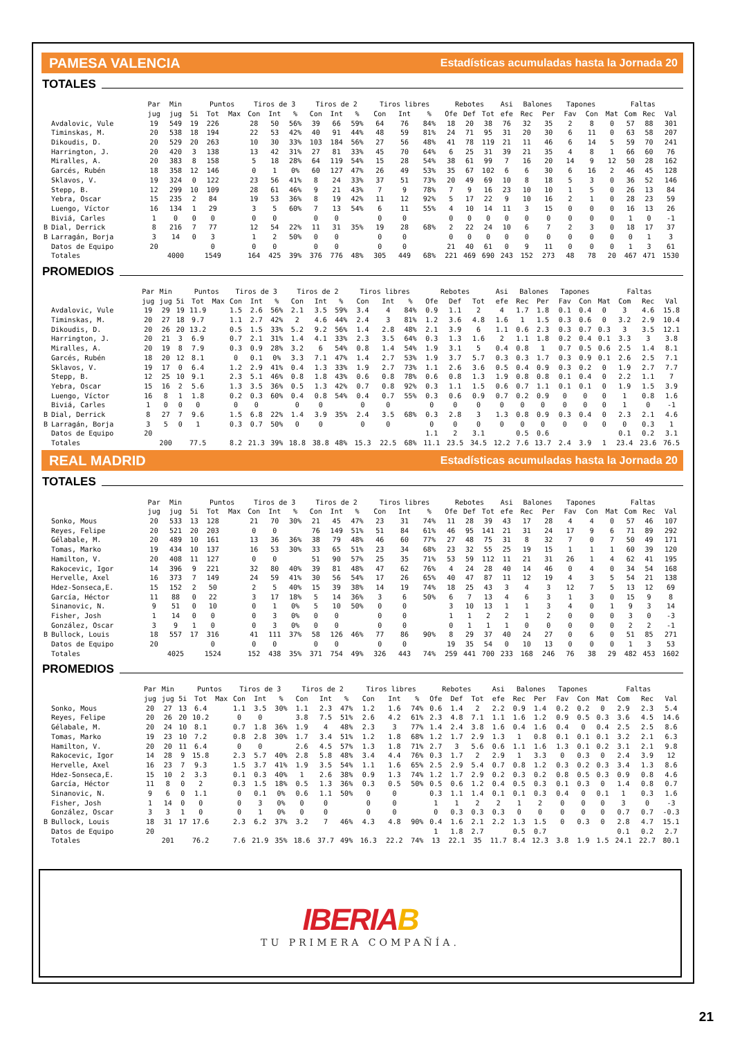PAMESA VALENCIA
Estadísticas acumuladas hasta la Jornada 20
TOTALES
| | | Par | Min | | Puntos | | Tiros de 3 | | | Tiros de 2 | | | Tiros libres | | | Rebotes | | | Asi | Balones | | Tapones | | Faltas | | | |
| --- | --- | --- | --- | --- | --- | --- | --- | --- | --- | --- | --- | --- | --- | --- | --- | --- | --- | --- | --- | --- | --- | --- | --- | --- | --- | --- | --- |
| | | jug | jug | 5i | Tot | Max | Con | Int | % | Con | Int | % | Con | Int | % | Ofe | Def | Tot | efe | Rec | Per | Fav | Con | Mat | Com | Rec | Val |
| | Avdalovic, Vule | 19 | 549 | 19 | 226 | | 28 | 50 | 56% | 39 | 66 | 59% | 64 | 76 | 84% | 18 | 20 | 38 | 76 | 32 | 35 | 2 | 8 | 0 | 57 | 88 | 301 |
| | Timinskas, M. | 20 | 538 | 18 | 194 | | 22 | 53 | 42% | 40 | 91 | 44% | 48 | 59 | 81% | 24 | 71 | 95 | 31 | 20 | 30 | 6 | 11 | 0 | 63 | 58 | 207 |
| | Dikoudis, D. | 20 | 529 | 20 | 263 | | 10 | 30 | 33% | 103 | 184 | 56% | 27 | 56 | 48% | 41 | 78 | 119 | 21 | 11 | 46 | 6 | 14 | 5 | 59 | 70 | 241 |
| | Harrington, J. | 20 | 420 | 3 | 138 | | 13 | 42 | 31% | 27 | 81 | 33% | 45 | 70 | 64% | 6 | 25 | 31 | 39 | 21 | 35 | 4 | 8 | 1 | 66 | 60 | 76 |
| | Miralles, A. | 20 | 383 | 8 | 158 | | 5 | 18 | 28% | 64 | 119 | 54% | 15 | 28 | 54% | 38 | 61 | 99 | 7 | 16 | 20 | 14 | 9 | 12 | 50 | 28 | 162 |
| | Garcés, Rubén | 18 | 358 | 12 | 146 | | 0 | 1 | 0% | 60 | 127 | 47% | 26 | 49 | 53% | 35 | 67 | 102 | 6 | 6 | 30 | 6 | 16 | 2 | 46 | 45 | 128 |
| | Sklavos, V. | 19 | 324 | 0 | 122 | | 23 | 56 | 41% | 8 | 24 | 33% | 37 | 51 | 73% | 20 | 49 | 69 | 10 | 8 | 18 | 5 | 3 | 0 | 36 | 52 | 146 |
| | Stepp, B. | 12 | 299 | 10 | 109 | | 28 | 61 | 46% | 9 | 21 | 43% | 7 | 9 | 78% | 7 | 9 | 16 | 23 | 10 | 10 | 1 | 5 | 0 | 26 | 13 | 84 |
| | Yebra, Oscar | 15 | 235 | 2 | 84 | | 19 | 53 | 36% | 8 | 19 | 42% | 11 | 12 | 92% | 5 | 17 | 22 | 9 | 10 | 16 | 2 | 1 | 0 | 28 | 23 | 59 |
| | Luengo, Víctor | 16 | 134 | 1 | 29 | | 3 | 5 | 60% | 7 | 13 | 54% | 6 | 11 | 55% | 4 | 10 | 14 | 11 | 3 | 15 | 0 | 0 | 0 | 16 | 13 | 26 |
| | Biviá, Carles | 1 | 0 | 0 | 0 | | 0 | 0 | | 0 | 0 | | 0 | 0 | | 0 | 0 | 0 | 0 | 0 | 0 | 0 | 0 | 0 | 1 | 0 | -1 |
| B | Dial, Derrick | 8 | 216 | 7 | 77 | | 12 | 54 | 22% | 11 | 31 | 35% | 19 | 28 | 68% | 2 | 22 | 24 | 10 | 6 | 7 | 2 | 3 | 0 | 18 | 17 | 37 |
| B | Larragán, Borja | 3 | 14 | 0 | 3 | | 1 | 2 | 50% | 0 | 0 | | 0 | 0 | | 0 | 0 | 0 | 0 | 0 | 0 | 0 | 0 | 0 | 0 | 1 | 3 |
| | Datos de Equipo | 20 | | | 0 | | 0 | 0 | | 0 | 0 | | 0 | 0 | | 21 | 40 | 61 | 0 | 9 | 11 | 0 | 0 | 0 | 1 | 3 | 61 |
| | Totales | | 4000 | | 1549 | | 164 | 425 | 39% | 376 | 776 | 48% | 305 | 449 | 68% | 221 | 469 | 690 | 243 | 152 | 273 | 48 | 78 | 20 | 467 | 471 | 1530 |
PROMEDIOS
| | | Par | Min | | Puntos | | Tiros de 3 | | | Tiros de 2 | | | Tiros libres | | | Rebotes | | | Asi | Balones | | Tapones | | Faltas | | | |
| --- | --- | --- | --- | --- | --- | --- | --- | --- | --- | --- | --- | --- | --- | --- | --- | --- | --- | --- | --- | --- | --- | --- | --- | --- | --- | --- | --- |
| | | jug | jug | 5i | Tot | Max | Con | Int | % | Con | Int | % | Con | Int | % | Ofe | Def | Tot | efe | Rec | Per | Fav | Con | Mat | Com | Rec | Val |
| | Avdalovic, Vule | 19 | 29 | 19 | 11.9 | | 1.5 | 2.6 | 56% | 2.1 | 3.5 | 59% | 3.4 | 4 | 84% | 0.9 | 1.1 | 2 | 4 | 1.7 | 1.8 | 0.1 | 0.4 | 0 | 3 | 4.6 | 15.8 |
| | Timinskas, M. | 20 | 27 | 18 | 9.7 | | 1.1 | 2.7 | 42% | 2 | 4.6 | 44% | 2.4 | 3 | 81% | 1.2 | 3.6 | 4.8 | 1.6 | 1 | 1.5 | 0.3 | 0.6 | 0 | 3.2 | 2.9 | 10.4 |
| | Dikoudis, D. | 20 | 26 | 20 | 13.2 | | 0.5 | 1.5 | 33% | 5.2 | 9.2 | 56% | 1.4 | 2.8 | 48% | 2.1 | 3.9 | 6 | 1.1 | 0.6 | 2.3 | 0.3 | 0.7 | 0.3 | 3 | 3.5 | 12.1 |
| | Harrington, J. | 20 | 21 | 3 | 6.9 | | 0.7 | 2.1 | 31% | 1.4 | 4.1 | 33% | 2.3 | 3.5 | 64% | 0.3 | 1.3 | 1.6 | 2 | 1.1 | 1.8 | 0.2 | 0.4 | 0.1 | 3.3 | 3 | 3.8 |
| | Miralles, A. | 20 | 19 | 8 | 7.9 | | 0.3 | 0.9 | 28% | 3.2 | 6 | 54% | 0.8 | 1.4 | 54% | 1.9 | 3.1 | 5 | 0.4 | 0.8 | 1 | 0.7 | 0.5 | 0.6 | 2.5 | 1.4 | 8.1 |
| | Garcés, Rubén | 18 | 20 | 12 | 8.1 | | 0 | 0.1 | 0% | 3.3 | 7.1 | 47% | 1.4 | 2.7 | 53% | 1.9 | 3.7 | 5.7 | 0.3 | 0.3 | 1.7 | 0.3 | 0.9 | 0.1 | 2.6 | 2.5 | 7.1 |
| | Sklavos, V. | 19 | 17 | 0 | 6.4 | | 1.2 | 2.9 | 41% | 0.4 | 1.3 | 33% | 1.9 | 2.7 | 73% | 1.1 | 2.6 | 3.6 | 0.5 | 0.4 | 0.9 | 0.3 | 0.2 | 0 | 1.9 | 2.7 | 7.7 |
| | Stepp, B. | 12 | 25 | 10 | 9.1 | | 2.3 | 5.1 | 46% | 0.8 | 1.8 | 43% | 0.6 | 0.8 | 78% | 0.6 | 0.8 | 1.3 | 1.9 | 0.8 | 0.8 | 0.1 | 0.4 | 0 | 2.2 | 1.1 | 7 |
| | Yebra, Oscar | 15 | 16 | 2 | 5.6 | | 1.3 | 3.5 | 36% | 0.5 | 1.3 | 42% | 0.7 | 0.8 | 92% | 0.3 | 1.1 | 1.5 | 0.6 | 0.7 | 1.1 | 0.1 | 0.1 | 0 | 1.9 | 1.5 | 3.9 |
| | Luengo, Víctor | 16 | 8 | 1 | 1.8 | | 0.2 | 0.3 | 60% | 0.4 | 0.8 | 54% | 0.4 | 0.7 | 55% | 0.3 | 0.6 | 0.9 | 0.7 | 0.2 | 0.9 | 0 | 0 | 0 | 1 | 0.8 | 1.6 |
| | Biviá, Carles | 1 | 0 | 0 | 0 | | 0 | 0 | | 0 | 0 | | 0 | 0 | | 0 | 0 | 0 | 0 | 0 | 0 | 0 | 0 | 0 | 1 | 0 | -1 |
| B | Dial, Derrick | 8 | 27 | 7 | 9.6 | | 1.5 | 6.8 | 22% | 1.4 | 3.9 | 35% | 2.4 | 3.5 | 68% | 0.3 | 2.8 | 3 | 1.3 | 0.8 | 0.9 | 0.3 | 0.4 | 0 | 2.3 | 2.1 | 4.6 |
| B | Larragán, Borja | 3 | 5 | 0 | 1 | | 0.3 | 0.7 | 50% | 0 | 0 | | 0 | 0 | | 0 | 0 | 0 | 0 | 0 | 0 | 0 | 0 | 0 | 0 | 0.3 | 1 |
| | Datos de Equipo | 20 | | | | | | | | | | | | | | 1.1 | 2 | 3.1 | | 0.5 | 0.6 | | | | 0.1 | 0.2 | 3.1 |
| | Totales | | 200 | | 77.5 | | 8.2 | 21.3 | 39% | 18.8 | 38.8 | 48% | 15.3 | 22.5 | 68% | 11.1 | 23.5 | 34.5 | 12.2 | 7.6 | 13.7 | 2.4 | 3.9 | 1 | 23.4 | 23.6 | 76.5 |
REAL MADRID
Estadísticas acumuladas hasta la Jornada 20
TOTALES
| | | Par | Min | | Puntos | | Tiros de 3 | | | Tiros de 2 | | | Tiros libres | | | Rebotes | | | Asi | Balones | | Tapones | | Faltas | | | |
| --- | --- | --- | --- | --- | --- | --- | --- | --- | --- | --- | --- | --- | --- | --- | --- | --- | --- | --- | --- | --- | --- | --- | --- | --- | --- | --- | --- |
| | | jug | jug | 5i | Tot | Max | Con | Int | % | Con | Int | % | Con | Int | % | Ofe | Def | Tot | efe | Rec | Per | Fav | Con | Mat | Com | Rec | Val |
| | Sonko, Mous | 20 | 533 | 13 | 128 | | 21 | 70 | 30% | 21 | 45 | 47% | 23 | 31 | 74% | 11 | 28 | 39 | 43 | 17 | 28 | 4 | 4 | 0 | 57 | 46 | 107 |
| | Reyes, Felipe | 20 | 521 | 20 | 203 | | 0 | 0 | | 76 | 149 | 51% | 51 | 84 | 61% | 46 | 95 | 141 | 21 | 31 | 24 | 17 | 9 | 6 | 71 | 89 | 292 |
| | Gélabale, M. | 20 | 489 | 10 | 161 | | 13 | 36 | 36% | 38 | 79 | 48% | 46 | 60 | 77% | 27 | 48 | 75 | 31 | 8 | 32 | 7 | 0 | 7 | 50 | 49 | 171 |
| | Tomas, Marko | 19 | 434 | 10 | 137 | | 16 | 53 | 30% | 33 | 65 | 51% | 23 | 34 | 68% | 23 | 32 | 55 | 25 | 19 | 15 | 1 | 1 | 1 | 60 | 39 | 120 |
| | Hamilton, V. | 20 | 408 | 11 | 127 | | 0 | 0 | | 51 | 90 | 57% | 25 | 35 | 71% | 53 | 59 | 112 | 11 | 21 | 31 | 26 | 1 | 4 | 62 | 41 | 195 |
| | Rakocevic, Igor | 14 | 396 | 9 | 221 | | 32 | 80 | 40% | 39 | 81 | 48% | 47 | 62 | 76% | 4 | 24 | 28 | 40 | 14 | 46 | 0 | 4 | 0 | 34 | 54 | 168 |
| | Hervelle, Axel | 16 | 373 | 7 | 149 | | 24 | 59 | 41% | 30 | 56 | 54% | 17 | 26 | 65% | 40 | 47 | 87 | 11 | 12 | 19 | 4 | 3 | 5 | 54 | 21 | 138 |
| | Hdez-Sonseca,E. | 15 | 152 | 2 | 50 | | 2 | 5 | 40% | 15 | 39 | 38% | 14 | 19 | 74% | 18 | 25 | 43 | 3 | 4 | 3 | 12 | 7 | 5 | 13 | 12 | 69 |
| | García, Héctor | 11 | 88 | 0 | 22 | | 3 | 17 | 18% | 5 | 14 | 36% | 3 | 6 | 50% | 6 | 7 | 13 | 4 | 6 | 3 | 1 | 3 | 0 | 15 | 9 | 8 |
| | Sinanovic, N. | 9 | 51 | 0 | 10 | | 0 | 1 | 0% | 5 | 10 | 50% | 0 | 0 | | 3 | 10 | 13 | 1 | 1 | 3 | 4 | 0 | 1 | 9 | 3 | 14 |
| | Fisher, Josh | 1 | 14 | 0 | 0 | | 0 | 3 | 0% | 0 | 0 | | 0 | 0 | | 1 | 1 | 2 | 2 | 1 | 2 | 0 | 0 | 0 | 3 | 0 | -3 |
| | González, Oscar | 3 | 9 | 1 | 0 | | 0 | 3 | 0% | 0 | 0 | | 0 | 0 | | 0 | 1 | 1 | 1 | 0 | 0 | 0 | 0 | 0 | 2 | 2 | -1 |
| B | Bullock, Louis | 18 | 557 | 17 | 316 | | 41 | 111 | 37% | 58 | 126 | 46% | 77 | 86 | 90% | 8 | 29 | 37 | 40 | 24 | 27 | 0 | 6 | 0 | 51 | 85 | 271 |
| | Datos de Equipo | 20 | | | 0 | | 0 | 0 | | 0 | 0 | | 0 | 0 | | 19 | 35 | 54 | 0 | 10 | 13 | 0 | 0 | 0 | 1 | 3 | 53 |
| | Totales | | 4025 | | 1524 | | 152 | 438 | 35% | 371 | 754 | 49% | 326 | 443 | 74% | 259 | 441 | 700 | 233 | 168 | 246 | 76 | 38 | 29 | 482 | 453 | 1602 |
PROMEDIOS
| | | Par | Min | | Puntos | | Tiros de 3 | | | Tiros de 2 | | | Tiros libres | | | Rebotes | | | Asi | Balones | | Tapones | | Faltas | | | |
| --- | --- | --- | --- | --- | --- | --- | --- | --- | --- | --- | --- | --- | --- | --- | --- | --- | --- | --- | --- | --- | --- | --- | --- | --- | --- | --- | --- |
| | | jug | jug | 5i | Tot | Max | Con | Int | % | Con | Int | % | Con | Int | % | Ofe | Def | Tot | efe | Rec | Per | Fav | Con | Mat | Com | Rec | Val |
| | Sonko, Mous | 20 | 27 | 13 | 6.4 | | 1.1 | 3.5 | 30% | 1.1 | 2.3 | 47% | 1.2 | 1.6 | 74% | 0.6 | 1.4 | 2 | 2.2 | 0.9 | 1.4 | 0.2 | 0.2 | 0 | 2.9 | 2.3 | 5.4 |
| | Reyes, Felipe | 20 | 26 | 20 | 10.2 | | 0 | 0 | | 3.8 | 7.5 | 51% | 2.6 | 4.2 | 61% | 2.3 | 4.8 | 7.1 | 1.1 | 1.6 | 1.2 | 0.9 | 0.5 | 0.3 | 3.6 | 4.5 | 14.6 |
| | Gélabale, M. | 20 | 24 | 10 | 8.1 | | 0.7 | 1.8 | 36% | 1.9 | 4 | 48% | 2.3 | 3 | 77% | 1.4 | 2.4 | 3.8 | 1.6 | 0.4 | 1.6 | 0.4 | 0 | 0.4 | 2.5 | 2.5 | 8.6 |
| | Tomas, Marko | 19 | 23 | 10 | 7.2 | | 0.8 | 2.8 | 30% | 1.7 | 3.4 | 51% | 1.2 | 1.8 | 68% | 1.2 | 1.7 | 2.9 | 1.3 | 1 | 0.8 | 0.1 | 0.1 | 0.1 | 3.2 | 2.1 | 6.3 |
| | Hamilton, V. | 20 | 20 | 11 | 6.4 | | 0 | 0 | | 2.6 | 4.5 | 57% | 1.3 | 1.8 | 71% | 2.7 | 3 | 5.6 | 0.6 | 1.1 | 1.6 | 1.3 | 0.1 | 0.2 | 3.1 | 2.1 | 9.8 |
| | Rakocevic, Igor | 14 | 28 | 9 | 15.8 | | 2.3 | 5.7 | 40% | 2.8 | 5.8 | 48% | 3.4 | 4.4 | 76% | 0.3 | 1.7 | 2 | 2.9 | 1 | 3.3 | 0 | 0.3 | 0 | 2.4 | 3.9 | 12 |
| | Hervelle, Axel | 16 | 23 | 7 | 9.3 | | 1.5 | 3.7 | 41% | 1.9 | 3.5 | 54% | 1.1 | 1.6 | 65% | 2.5 | 2.9 | 5.4 | 0.7 | 0.8 | 1.2 | 0.3 | 0.2 | 0.3 | 3.4 | 1.3 | 8.6 |
| | Hdez-Sonseca,E. | 15 | 10 | 2 | 3.3 | | 0.1 | 0.3 | 40% | 1 | 2.6 | 38% | 0.9 | 1.3 | 74% | 1.2 | 1.7 | 2.9 | 0.2 | 0.3 | 0.2 | 0.8 | 0.5 | 0.3 | 0.9 | 0.8 | 4.6 |
| | García, Héctor | 11 | 8 | 0 | 2 | | 0.3 | 1.5 | 18% | 0.5 | 1.3 | 36% | 0.3 | 0.5 | 50% | 0.5 | 0.6 | 1.2 | 0.4 | 0.5 | 0.3 | 0.1 | 0.3 | 0 | 1.4 | 0.8 | 0.7 |
| | Sinanovic, N. | 9 | 6 | 0 | 1.1 | | 0 | 0.1 | 0% | 0.6 | 1.1 | 50% | 0 | 0 | | 0.3 | 1.1 | 1.4 | 0.1 | 0.1 | 0.3 | 0.4 | 0 | 0.1 | 1 | 0.3 | 1.6 |
| | Fisher, Josh | 1 | 14 | 0 | 0 | | 0 | 3 | 0% | 0 | 0 | | 0 | 0 | | 1 | 1 | 2 | 2 | 1 | 2 | 0 | 0 | 0 | 3 | 0 | -3 |
| | González, Oscar | 3 | 3 | 1 | 0 | | 0 | 1 | 0% | 0 | 0 | | 0 | 0 | | 0 | 0.3 | 0.3 | 0.3 | 0 | 0 | 0 | 0 | 0 | 0.7 | 0.7 | -0.3 |
| B | Bullock, Louis | 18 | 31 | 17 | 17.6 | | 2.3 | 6.2 | 37% | 3.2 | 7 | 46% | 4.3 | 4.8 | 90% | 0.4 | 1.6 | 2.1 | 2.2 | 1.3 | 1.5 | 0 | 0.3 | 0 | 2.8 | 4.7 | 15.1 |
| | Datos de Equipo | 20 | | | | | | | | | | | | | | 1 | 1.8 | 2.7 | | 0.5 | 0.7 | | | | 0.1 | 0.2 | 2.7 |
| | Totales | | 201 | | 76.2 | | 7.6 | 21.9 | 35% | 18.6 | 37.7 | 49% | 16.3 | 22.2 | 74% | 13 | 22.1 | 35 | 11.7 | 8.4 | 12.3 | 3.8 | 1.9 | 1.5 | 24.1 | 22.7 | 80.1 |
IBERIAB
TU PRIMERA COMPAÑÍA.
21